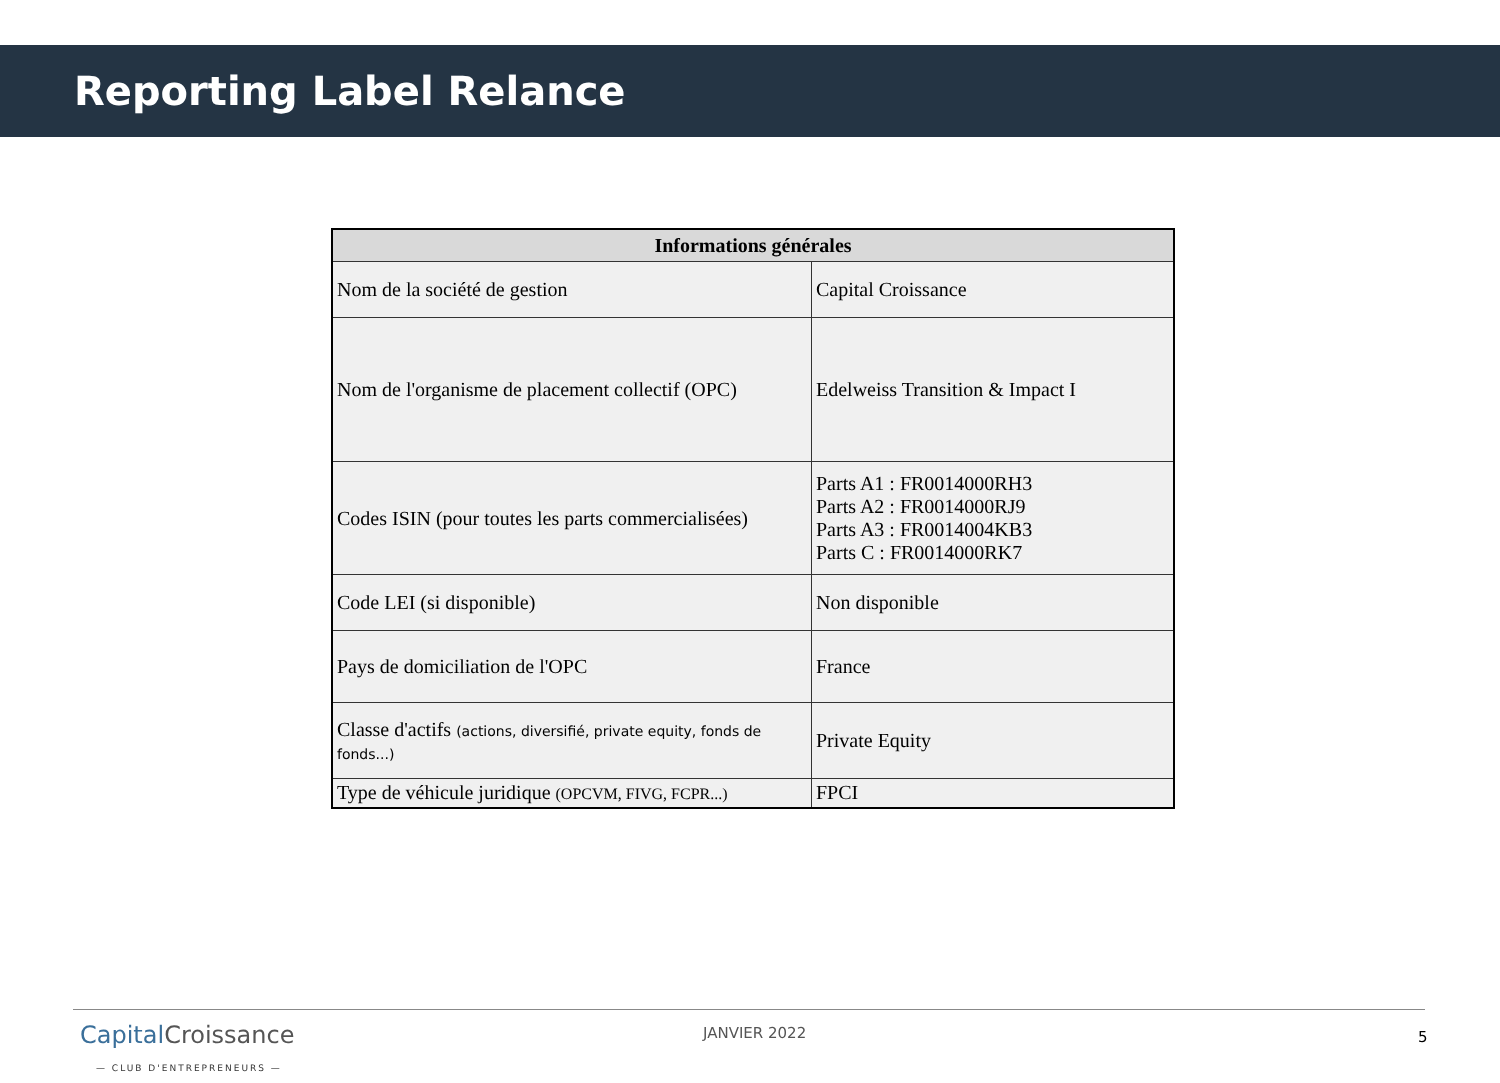Reporting Label Relance
| Informations générales | |
| --- | --- |
| Nom de la société de gestion | Capital Croissance |
| Nom de l'organisme de placement collectif (OPC) | Edelweiss Transition & Impact I |
| Codes ISIN (pour toutes les parts commercialisées) | Parts A1 : FR0014000RH3 Parts A2 : FR0014000RJ9 Parts A3 : FR0014004KB3 Parts C : FR0014000RK7 |
| Code LEI (si disponible) | Non disponible |
| Pays de domiciliation de l'OPC | France |
| Classe d'actifs (actions, diversifié, private equity, fonds de fonds...) | Private Equity |
| Type de véhicule juridique (OPCVM, FIVG, FCPR...) | FPCI |
Capital Croissance
— CLUB D'ENTREPRENEURS —
JANVIER 2022 5